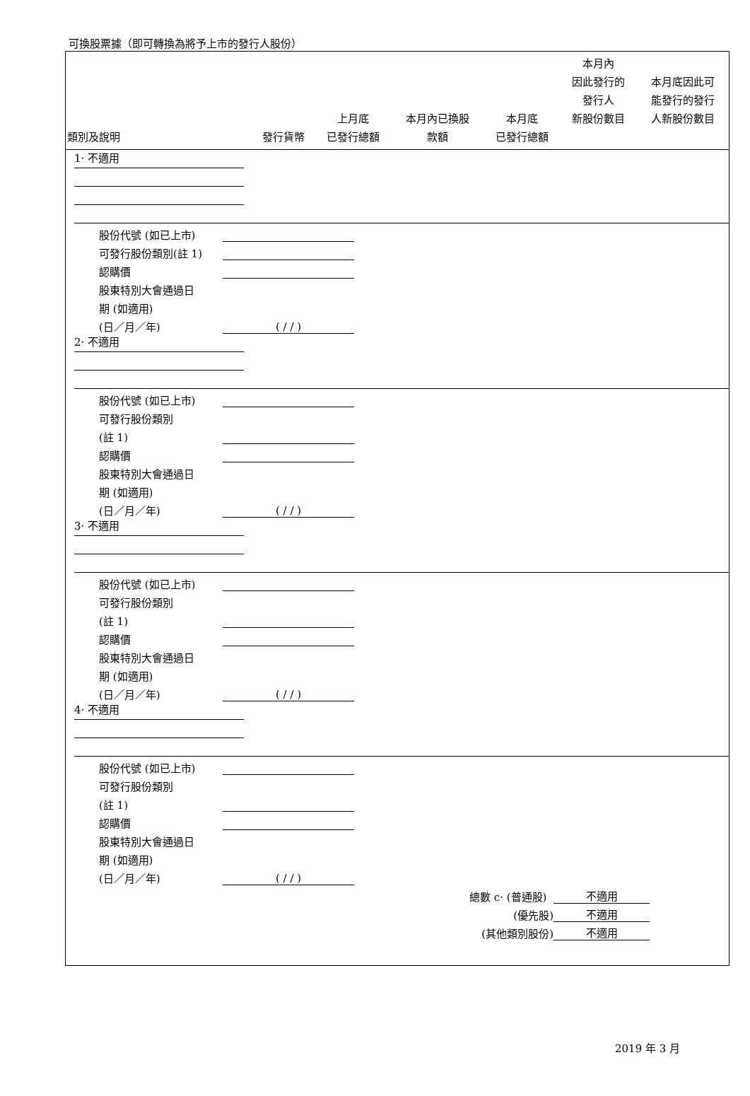可換股票據（即可轉換為將予上市的發行人股份）
| 類別及說明 | 發行貨幣 | 上月底 已發行總額 | 本月內已換股 款額 | 本月底 已發行總額 | 本月內 因此發行的 發行人 新股份數目 | 本月底因此可 能發行的發行 人新股份數目 |
| --- | --- | --- | --- | --- | --- | --- |
1· 不適用
股份代號 (如已上市)
可發行股份類別(註 1)
認購價
股東特別大會通過日
期 (如適用)
(日／月／年) ( / / )
2· 不適用
股份代號 (如已上市)
可發行股份類別
(註 1)
認購價
股東特別大會通過日
期 (如適用)
(日／月／年) ( / / )
3· 不適用
股份代號 (如已上市)
可發行股份類別
(註 1)
認購價
股東特別大會通過日
期 (如適用)
(日／月／年) ( / / )
4· 不適用
股份代號 (如已上市)
可發行股份類別
(註 1)
認購價
股東特別大會通過日
期 (如適用)
(日／月／年) ( / / )
總數 c· (普通股) 不適用
(優先股) 不適用
(其他類別股份) 不適用
2019 年 3 月